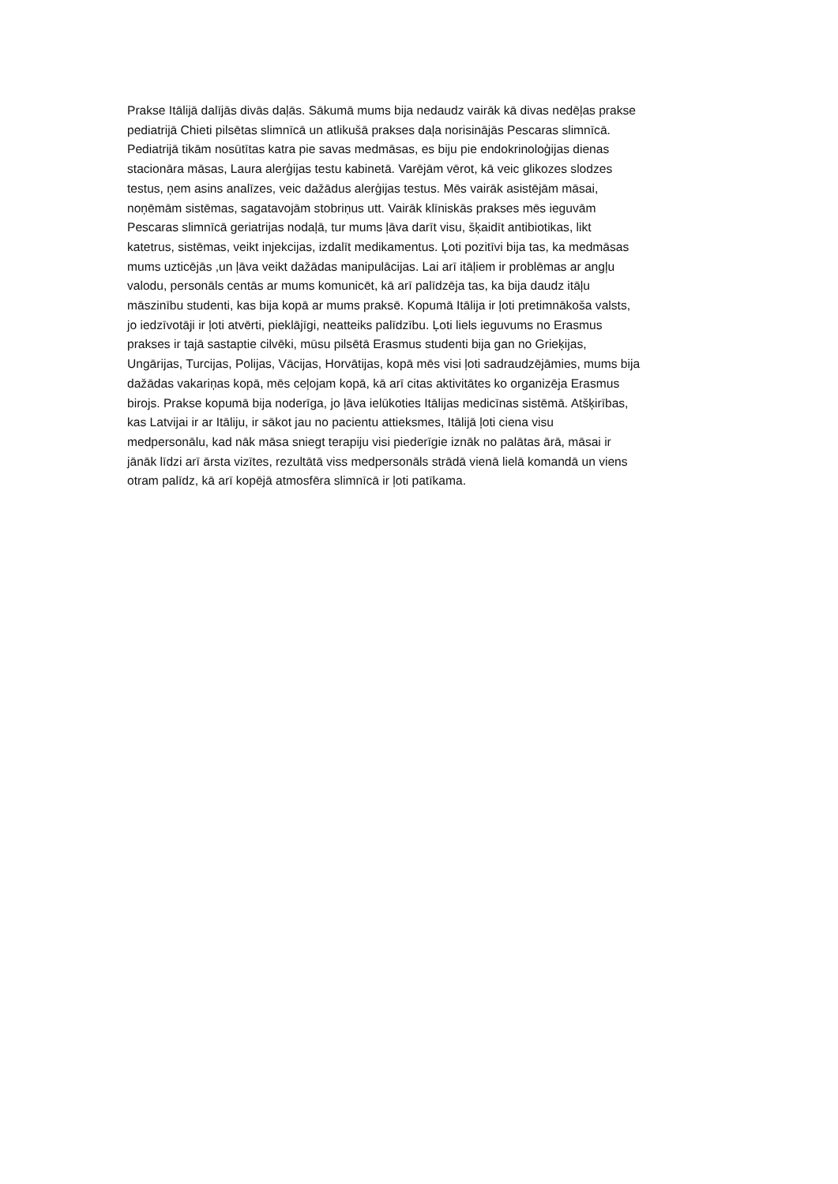Prakse Itālijā dalījās divās daļās. Sākumā mums bija nedaudz vairāk kā divas nedēļas prakse
pediatrijā Chieti pilsētas slimnīcā un atlikušā prakses daļa norisinājās Pescaras slimnīcā.
Pediatrijā tikām nosūtītas katra pie savas medmāsas, es biju pie endokrinoloģijas dienas
stacionāra māsas, Laura alerģijas testu kabinetā. Varējām vērot, kā veic glikozes slodzes
testus, ņem asins analīzes, veic dažādus alerģijas testus. Mēs vairāk asistējām māsai,
noņēmām sistēmas, sagatavojām stobriņus utt. Vairāk klīniskās prakses mēs ieguvām
Pescaras slimnīcā geriatrijas nodaļā, tur mums ļāva darīt visu, šķaidīt antibiotikas, likt
katetrus, sistēmas, veikt injekcijas, izdalīt medikamentus. Ļoti pozitīvi bija tas, ka medmāsas
mums uzticējās ,un ļāva veikt dažādas manipulācijas. Lai arī itāļiem ir problēmas ar angļu
valodu, personāls centās ar mums komunicēt, kā arī palīdzēja tas, ka bija daudz itāļu
māszinību studenti, kas bija kopā ar mums praksē. Kopumā Itālija ir ļoti pretimnākoša valsts,
jo iedzīvotāji ir ļoti atvērti, pieklājīgi, neatteiks palīdzību. Ļoti liels ieguvums no Erasmus
prakses ir tajā sastaptie cilvēki, mūsu pilsētā Erasmus studenti bija gan no Grieķijas,
Ungārijas, Turcijas, Polijas, Vācijas, Horvātijas, kopā mēs visi ļoti sadraudzējāmies, mums bija
dažādas vakariņas kopā, mēs ceļojam kopā, kā arī citas aktivitātes ko organizēja Erasmus
birojs. Prakse kopumā bija noderīga, jo ļāva ielūkoties Itālijas medicīnas sistēmā. Atšķirības,
kas Latvijai ir ar Itāliju, ir sākot jau no pacientu attieksmes, Itālijā ļoti ciena visu
medpersonālu, kad nāk māsa sniegt terapiju visi piederīgie iznāk no palātas ārā, māsai ir
jānāk līdzi arī ārsta vizītes, rezultātā viss medpersonāls strādā vienā lielā komandā un viens
otram palīdz, kā arī kopējā atmosfēra slimnīcā ir ļoti patīkama.